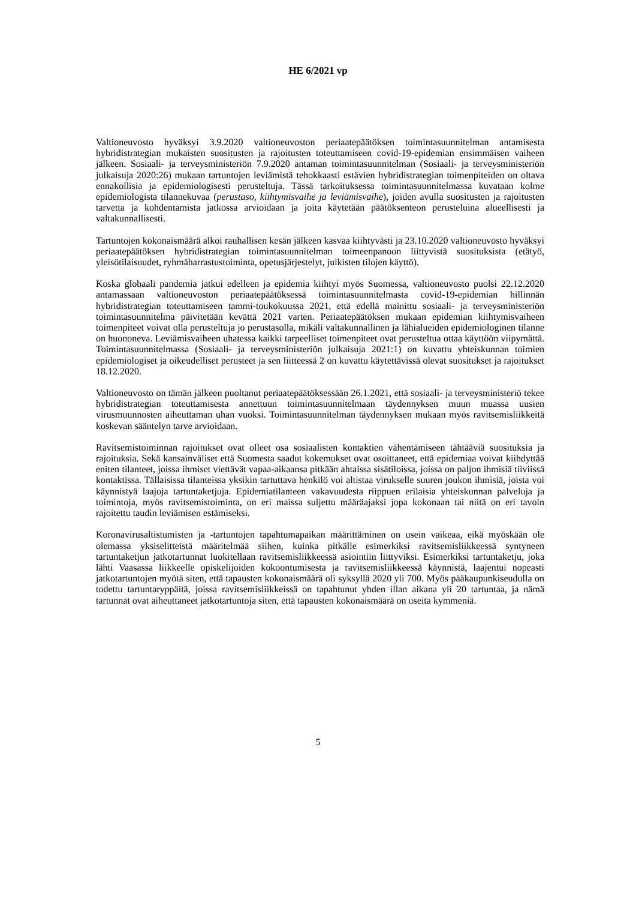HE 6/2021 vp
Valtioneuvosto hyväksyi 3.9.2020 valtioneuvoston periaatepäätöksen toimintasuunnitelman antamisesta hybridistrategian mukaisten suositusten ja rajoitusten toteuttamiseen covid-19-epidemian ensimmäisen vaiheen jälkeen. Sosiaali- ja terveysministeriön 7.9.2020 antaman toimintasuunnitelman (Sosiaali- ja terveysministeriön julkaisuja 2020:26) mukaan tartuntojen leviämistä tehokkaasti estävien hybridistrategian toimenpiteiden on oltava ennakollisia ja epidemiologisesti perusteltuja. Tässä tarkoituksessa toimintasuunnitelmassa kuvataan kolme epidemiologista tilannekuvaa (perustaso, kiihtymisvaihe ja leviämisvaihe), joiden avulla suositusten ja rajoitusten tarvetta ja kohdentamista jatkossa arvioidaan ja joita käytetään päätöksenteon perusteluina alueellisesti ja valtakunnallisesti.
Tartuntojen kokonaismäärä alkoi rauhallisen kesän jälkeen kasvaa kiihtyvästi ja 23.10.2020 valtioneuvosto hyväksyi periaatepäätöksen hybridistrategian toimintasuunnitelman toimeenpanoon liittyvistä suosituksista (etätyö, yleisötilaisuudet, ryhmäharrastustoiminta, opetusjärjestelyt, julkisten tilojen käyttö).
Koska globaali pandemia jatkui edelleen ja epidemia kiihtyi myös Suomessa, valtioneuvosto puolsi 22.12.2020 antamassaan valtioneuvoston periaatepäätöksessä toimintasuunnitelmasta covid-19-epidemian hillinnän hybridistrategian toteuttamiseen tammi-toukokuussa 2021, että edellä mainittu sosiaali- ja terveysministeriön toimintasuunnitelma päivitetään kevättä 2021 varten. Periaatepäätöksen mukaan epidemian kiihtymisvaiheen toimenpiteet voivat olla perusteltuja jo perustasolla, mikäli valtakunnallinen ja lähialueiden epidemiologinen tilanne on huononeva. Leviämisvaiheen uhatessa kaikki tarpeelliset toimenpiteet ovat perusteltua ottaa käyttöön viipymättä. Toimintasuunnitelmassa (Sosiaali- ja terveysministeriön julkaisuja 2021:1) on kuvattu yhteiskunnan toimien epidemiologiset ja oikeudelliset perusteet ja sen liitteessä 2 on kuvattu käytettävissä olevat suositukset ja rajoitukset 18.12.2020.
Valtioneuvosto on tämän jälkeen puoltanut periaatepäätöksessään 26.1.2021, että sosiaali- ja terveysministeriö tekee hybridistrategian toteuttamisesta annettuun toimintasuunnitelmaan täydennyksen muun muassa uusien virusmuunnosten aiheuttaman uhan vuoksi. Toimintasuunnitelman täydennyksen mukaan myös ravitsemisliikkeitä koskevan sääntelyn tarve arvioidaan.
Ravitsemistoiminnan rajoitukset ovat olleet osa sosiaalisten kontaktien vähentämiseen tähtääviä suosituksia ja rajoituksia. Sekä kansainväliset että Suomesta saadut kokemukset ovat osoittaneet, että epidemiaa voivat kiihdyttää eniten tilanteet, joissa ihmiset viettävät vapaa-aikaansa pitkään ahtaissa sisätiloissa, joissa on paljon ihmisiä tiiviissä kontaktissa. Tällaisissa tilanteissa yksikin tartuttava henkilö voi altistaa virukselle suuren joukon ihmisiä, joista voi käynnistyä laajoja tartuntaketjuja. Epidemiatilanteen vakavuudesta riippuen erilaisia yhteiskunnan palveluja ja toimintoja, myös ravitsemistoiminta, on eri maissa suljettu määräajaksi jopa kokonaan tai niitä on eri tavoin rajoitettu taudin leviämisen estämiseksi.
Koronavirusaltistumisten ja -tartuntojen tapahtumapaikan määrittäminen on usein vaikeaa, eikä myöskään ole olemassa yksiselitteistä määritelmää siihen, kuinka pitkälle esimerkiksi ravitsemisliikkeessä syntyneen tartuntaketjun jatkotartunnat luokitellaan ravitsemisliikkeessä asiointiin liittyviksi. Esimerkiksi tartuntaketju, joka lähti Vaasassa liikkeelle opiskelijoiden kokoontumisesta ja ravitsemisliikkeessä käynnistä, laajentui nopeasti jatkotartuntojen myötä siten, että tapausten kokonaismäärä oli syksyllä 2020 yli 700. Myös pääkaupunkiseudulla on todettu tartuntaryppäitä, joissa ravitsemisliikkeissä on tapahtunut yhden illan aikana yli 20 tartuntaa, ja nämä tartunnat ovat aiheuttaneet jatkotartuntoja siten, että tapausten kokonaismäärä on useita kymmeniä.
5